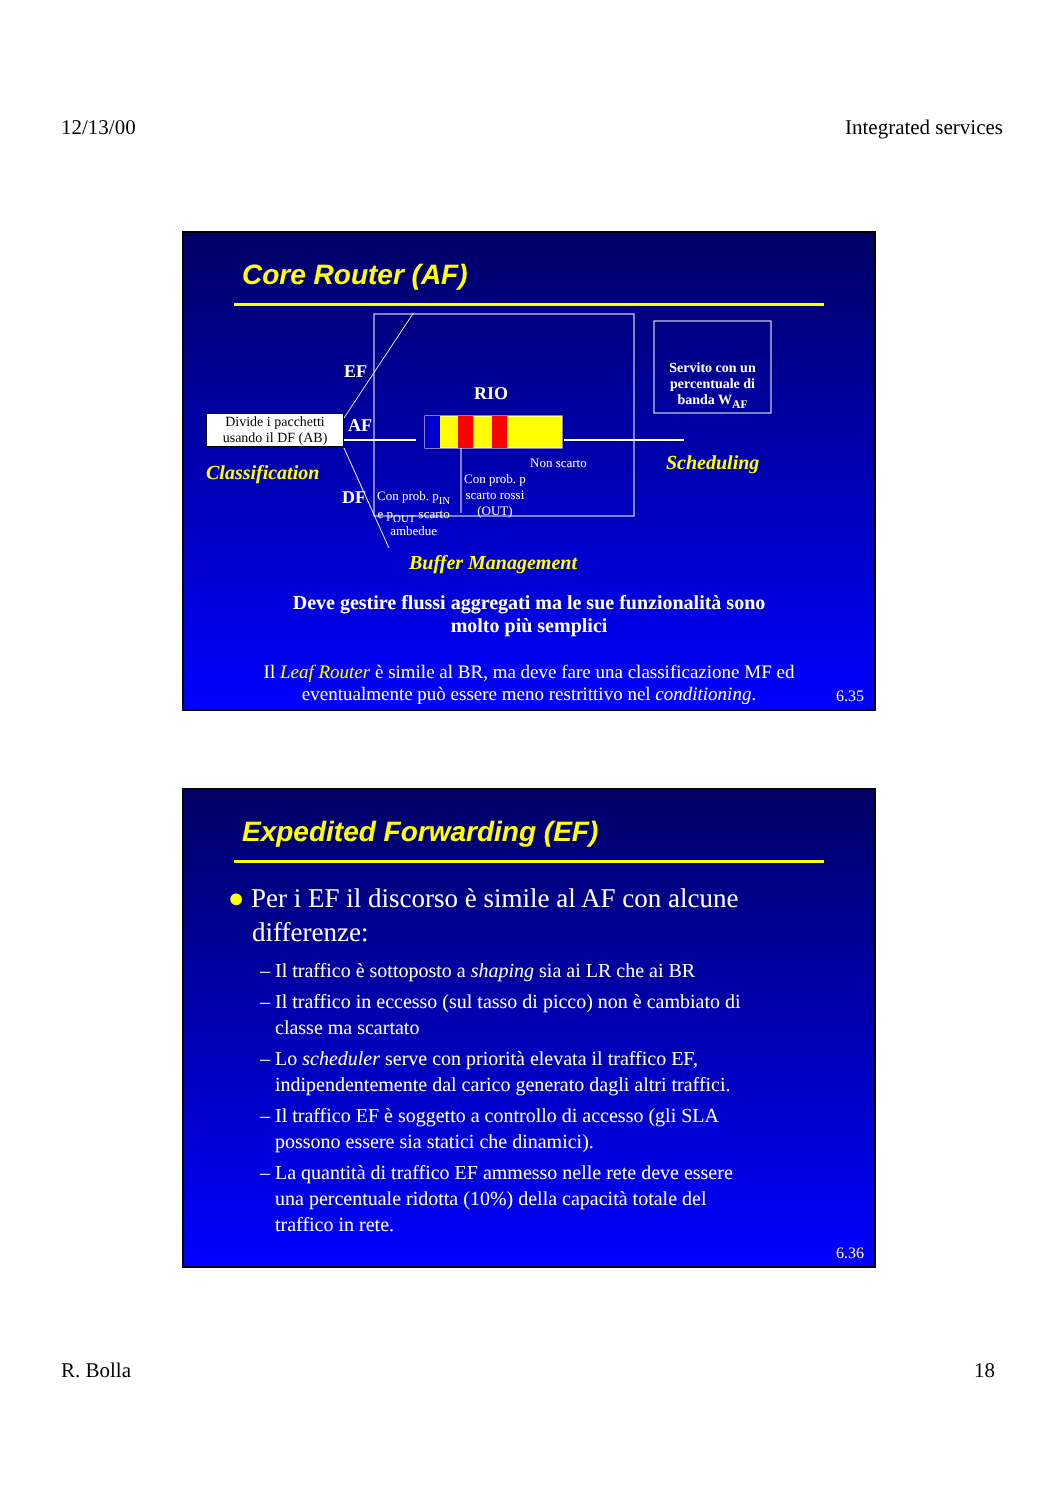12/13/00 Integrated services
Core Router (AF)
EF
RIO
Servito con un percentuale di banda W<sub>AF</sub>
Divide i pacchetti usando il DF (AB)
AF
Non scarto
Classification Scheduling
Con prob. p
scarto rossi
(OUT)
DF
Con prob. p<sub>IN</sub>
e p<sub>OUT</sub> scarto
ambedue
Buffer Management
Deve gestire flussi aggregati ma le sue funzionalità sono
molto più semplici
Il Leaf Router è simile al BR, ma deve fare una classificazione MF ed
eventualmente può essere meno restrittivo nel conditioning.
6.35
Expedited Forwarding (EF)
● Per i EF il discorso è simile al AF con alcune
differenze:
– Il traffico è sottoposto a shaping sia ai LR che ai BR
– Il traffico in eccesso (sul tasso di picco) non è cambiato di
classe ma scartato
– Lo scheduler serve con priorità elevata il traffico EF,
indipendentemente dal carico generato dagli altri traffici.
– Il traffico EF è soggetto a controllo di accesso (gli SLA
possono essere sia statici che dinamici).
– La quantità di traffico EF ammesso nelle rete deve essere
una percentuale ridotta (10%) della capacità totale del
traffico in rete.
6.36
R. Bolla 18